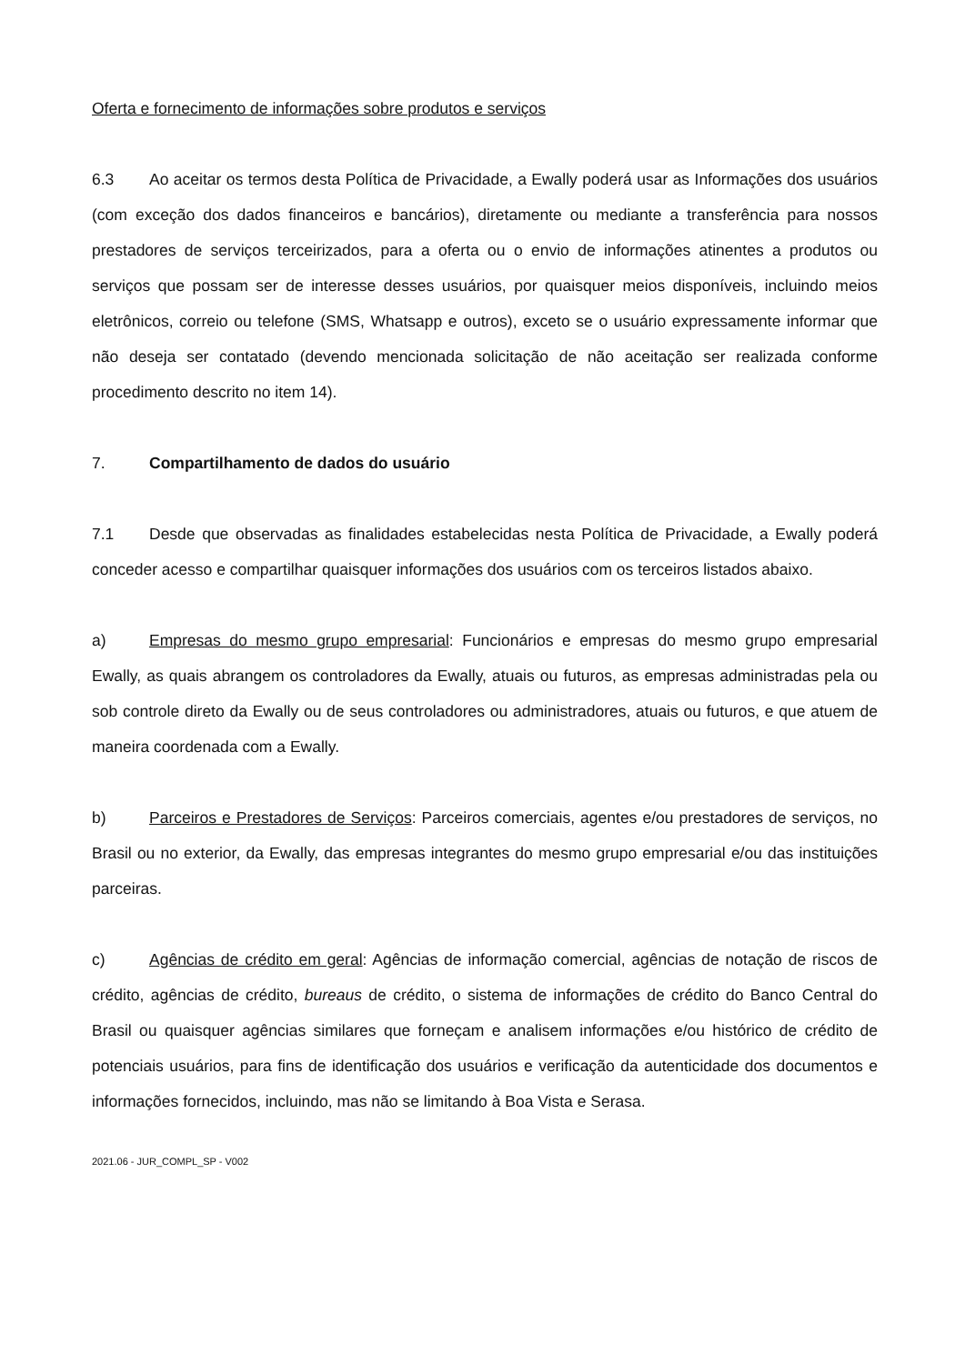Oferta e fornecimento de informações sobre produtos e serviços
6.3 Ao aceitar os termos desta Política de Privacidade, a Ewally poderá usar as Informações dos usuários (com exceção dos dados financeiros e bancários), diretamente ou mediante a transferência para nossos prestadores de serviços terceirizados, para a oferta ou o envio de informações atinentes a produtos ou serviços que possam ser de interesse desses usuários, por quaisquer meios disponíveis, incluindo meios eletrônicos, correio ou telefone (SMS, Whatsapp e outros), exceto se o usuário expressamente informar que não deseja ser contatado (devendo mencionada solicitação de não aceitação ser realizada conforme procedimento descrito no item 14).
7. Compartilhamento de dados do usuário
7.1 Desde que observadas as finalidades estabelecidas nesta Política de Privacidade, a Ewally poderá conceder acesso e compartilhar quaisquer informações dos usuários com os terceiros listados abaixo.
a) Empresas do mesmo grupo empresarial: Funcionários e empresas do mesmo grupo empresarial Ewally, as quais abrangem os controladores da Ewally, atuais ou futuros, as empresas administradas pela ou sob controle direto da Ewally ou de seus controladores ou administradores, atuais ou futuros, e que atuem de maneira coordenada com a Ewally.
b) Parceiros e Prestadores de Serviços: Parceiros comerciais, agentes e/ou prestadores de serviços, no Brasil ou no exterior, da Ewally, das empresas integrantes do mesmo grupo empresarial e/ou das instituições parceiras.
c) Agências de crédito em geral: Agências de informação comercial, agências de notação de riscos de crédito, agências de crédito, bureaus de crédito, o sistema de informações de crédito do Banco Central do Brasil ou quaisquer agências similares que forneçam e analisem informações e/ou histórico de crédito de potenciais usuários, para fins de identificação dos usuários e verificação da autenticidade dos documentos e informações fornecidos, incluindo, mas não se limitando à Boa Vista e Serasa.
2021.06 - JUR_COMPL_SP - V002